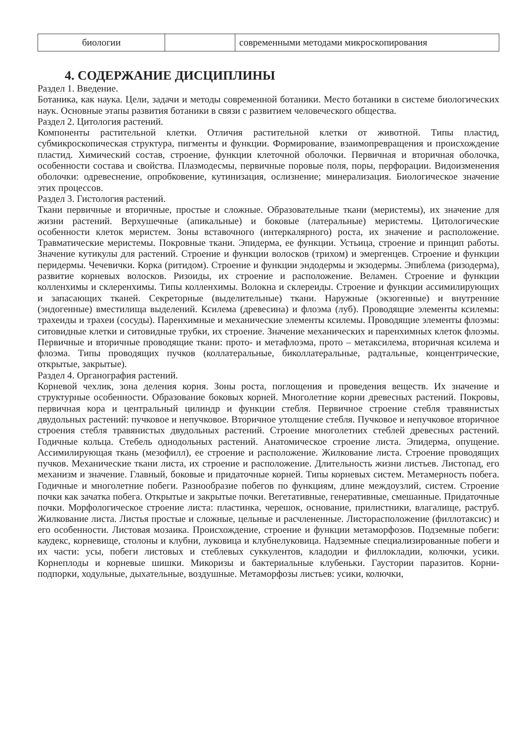| биологии | | современными методами микроскопирования |
4. СОДЕРЖАНИЕ ДИСЦИПЛИНЫ
Раздел 1. Введение.
Ботаника, как наука. Цели, задачи и методы современной ботаники. Место ботаники в системе биологических наук. Основные этапы развития ботаники в связи с развитием человеческого общества.
Раздел 2. Цитология растений.
Компоненты растительной клетки. Отличия растительной клетки от животной. Типы пластид, субмикроскопическая структура, пигменты и функции. Формирование, взаимопревращения и происхождение пластид. Химический состав, строение, функции клеточной оболочки. Первичная и вторичная оболочка, особенности состава и свойства. Плазмодесмы, первичные поровые поля, поры, перфорации. Видоизменения оболочки: одревеснение, опробковение, кутинизация, ослизнение; минерализация. Биологическое значение этих процессов.
Раздел 3. Гистология растений.
Ткани первичные и вторичные, простые и сложные. Образовательные ткани (меристемы), их значение для жизни растений. Верхушечные (апикальные) и боковые (латеральные) меристемы. Цитологические особенности клеток меристем. Зоны вставочного (интеркалярного) роста, их значение и расположение. Травматические меристемы. Покровные ткани. Эпидерма, ее функции. Устьица, строение и принцип работы. Значение кутикулы для растений. Строение и функции волосков (трихом) и эмергенцев. Строение и функции перидермы. Чечевички. Корка (ритидом). Строение и функции эндодермы и экзодермы. Эпиблема (ризодерма), развитие корневых волосков. Ризоиды, их строение и расположение. Веламен. Строение и функции колленхимы и склеренхимы. Типы колленхимы. Волокна и склереиды. Строение и функции ассимилирующих и запасающих тканей. Секреторные (выделительные) ткани. Наружные (экзогенные) и внутренние (эндогенные) вместилища выделений. Ксилема (древесина) и флоэма (луб). Проводящие элементы ксилемы: трахеиды и трахеи (сосуды). Паренхимные и механические элементы ксилемы. Проводящие элементы флоэмы: ситовидные клетки и ситовидные трубки, их строение. Значение механических и паренхимных клеток флоэмы. Первичные и вторичные проводящие ткани: прото- и метафлоэма, прото – метаксилема, вторичная ксилема и флоэма. Типы проводящих пучков (коллатеральные, биколлатеральные, радтальные, концентрические, открытые, закрытые).
Раздел 4. Органография растений.
Корневой чехлик, зона деления корня. Зоны роста, поглощения и проведения веществ. Их значение и структурные особенности. Образование боковых корней. Многолетние корни древесных растений. Покровы, первичная кора и центральный цилиндр и функции стебля. Первичное строение стебля травянистых двудольных растений: пучковое и непучковое. Вторичное утолщение стебля. Пучковое и непучковое вторичное строения стебля травянистых двудольных растений. Строение многолетних стеблей древесных растений. Годичные кольца. Стебель однодольных растений. Анатомическое строение листа. Эпидерма, опущение. Ассимилирующая ткань (мезофилл), ее строение и расположение. Жилкование листа. Строение проводящих пучков. Механические ткани листа, их строение и расположение. Длительность жизни листьев. Листопад, его механизм и значение. Главный, боковые и придаточные корней. Типы корневых систем. Метамерность побега. Годичные и многолетние побеги. Разнообразие побегов по функциям, длине междоузлий, систем. Строение почки как зачатка побега. Открытые и закрытые почки. Вегетативные, генеративные, смешанные. Придаточные почки. Морфологическое строение листа: пластинка, черешок, основание, прилистники, влагалище, раструб. Жилкование листа. Листья простые и сложные, цельные и расчлененные. Листорасположение (филлотаксис) и его особенности. Листовая мозаика. Происхождение, строение и функции метаморфозов. Подземные побеги: каудекс, корневище, столоны и клубни, луковица и клубнелуковица. Надземные специализированные побеги и их части: усы, побеги листовых и стеблевых суккулентов, кладодии и филлокладии, колючки, усики. Корнеплоды и корневые шишки. Микоризы и бактериальные клубеньки. Гаустории паразитов. Корни-подпорки, ходульные, дыхательные, воздушные. Метаморфозы листьев: усики, колючки,